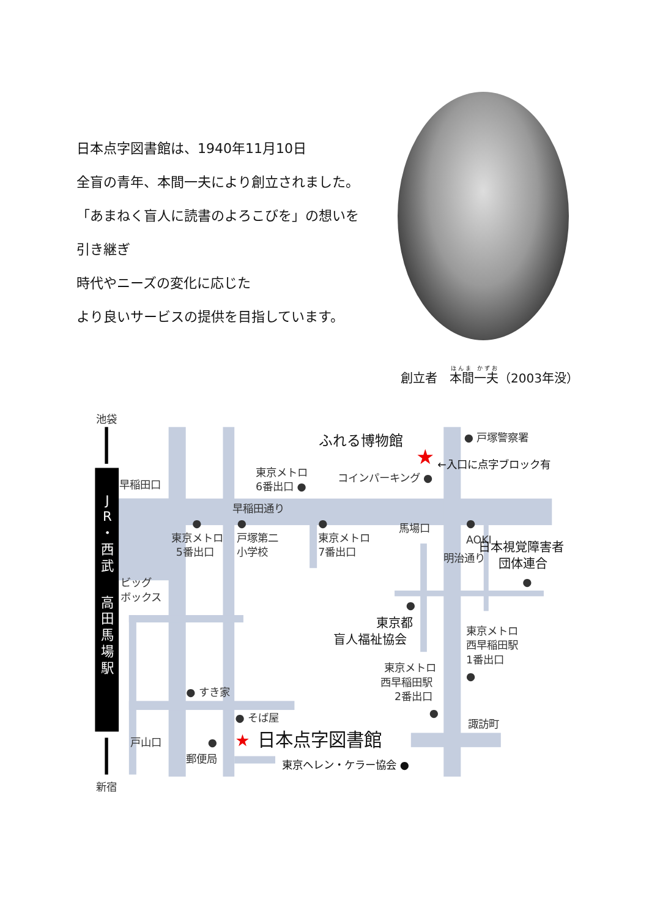日本点字図書館は、1940年11月10日
全盲の青年、本間一夫により創立されました。
「あまねく盲人に読書のよろこびを」の想いを
引き継ぎ
時代やニーズの変化に応じた
より良いサービスの提供を目指しています。
創立者　本間一夫（2003年没）
池袋
新宿
J
R
・
西
武
高
田
馬
場
駅
ふれる博物館
★
←入口に点字ブロック有
● 戸塚警察署
東京メトロ
6番出口 ●
コインパーキング ●
早稲田口
早稲田通り
馬場口
●
●
●
●
東京メトロ
5番出口
戸塚第二
小学校
東京メトロ
7番出口
AOKI
明治通り
日本視覚障害者
団体連合
●
ビッグ
ボックス
●
東京都
盲人福祉協会
東京メトロ
西早稲田駅
1番出口
●
東京メトロ
西早稲田駅
2番出口
●
● すき家
● そば屋
諏訪町
★
日本点字図書館
戸山口
●
郵便局
東京ヘレン・ケラー協会 ●